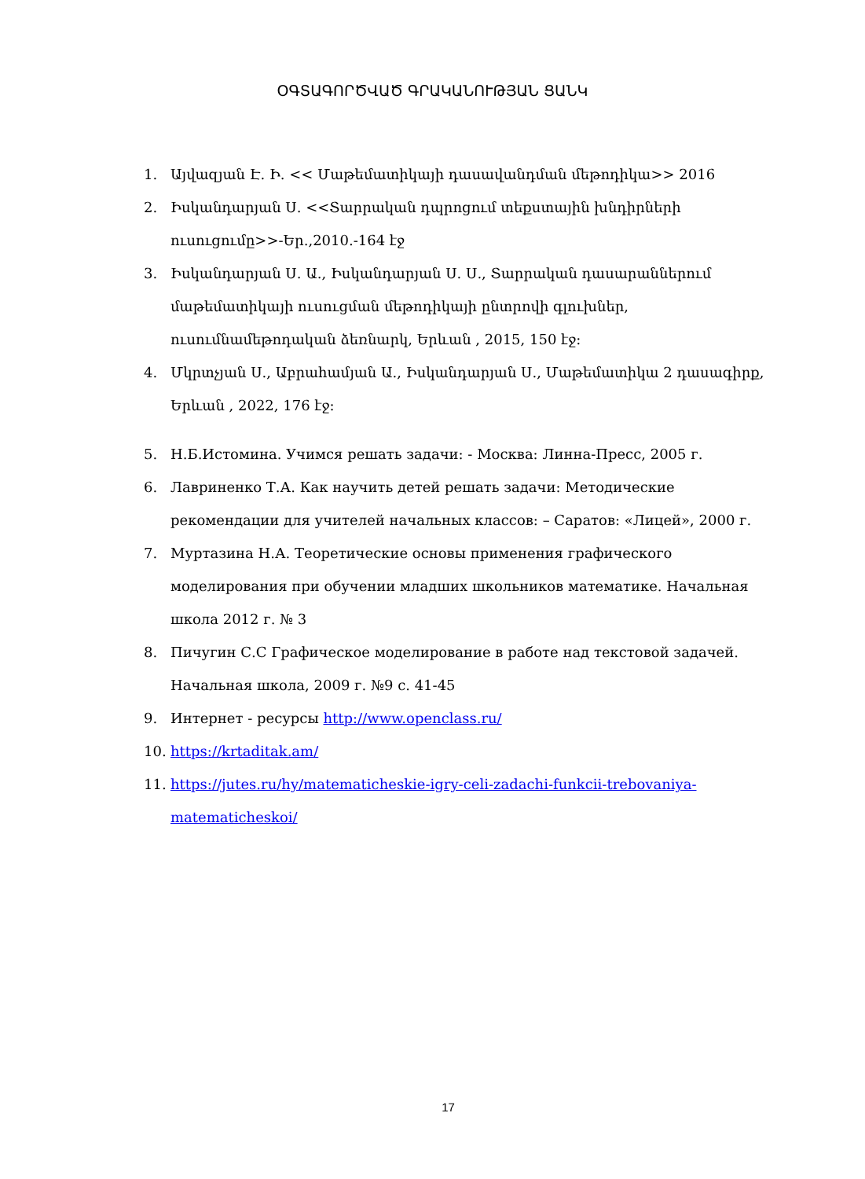ՕԳՏԱԳՈՐԾՎԱԾ ԳՐԱԿԱՆՈՒԹՅԱՆ ՑԱՆԿ
1. Այվազյան Է. Ի. << Մաթեմատիկայի դասավանդման մեթոդիկա>> 2016
2. Իսկանդարյան Ս. <<Տարրական դպրոցում տեքստային խնդիրների ուսուցումը>>-Եր.,2010.-164 էջ
3. Իսկանդարյան Ս. Ա., Իսկանդարյան Ս. Ս., Տարրական դասարաններում մաթեմատիկայի ուսուցման մեթոդիկայի ընտրովի գլուխներ, ուսումնամեթոդական ձեռնարկ, Երևան , 2015, 150 էջ:
4. Մկրտչյան Ս., Աբրահամյան Ա., Իսկանդարյան Ս., Մաթեմատիկա 2 դասագիրք, Երևան , 2022, 176 էջ:
5. Н.Б.Истомина. Учимся решать задачи: - Москва: Линна-Пресс, 2005 г.
6. Лавриненко Т.А. Как научить детей решать задачи: Методические рекомендации для учителей начальных классов: – Саратов: «Лицей», 2000 г.
7. Муртазина Н.А. Теоретические основы применения графического моделирования при обучении младших школьников математике. Начальная школа 2012 г. № 3
8. Пичугин С.С Графическое моделирование в работе над текстовой задачей. Начальная школа, 2009 г. №9 с. 41-45
9. Интернет - ресурсы http://www.openclass.ru/
10. https://krtaditak.am/
11. https://jutes.ru/hy/matematicheskie-igry-celi-zadachi-funkcii-trebovaniya-matematicheskoi/
17